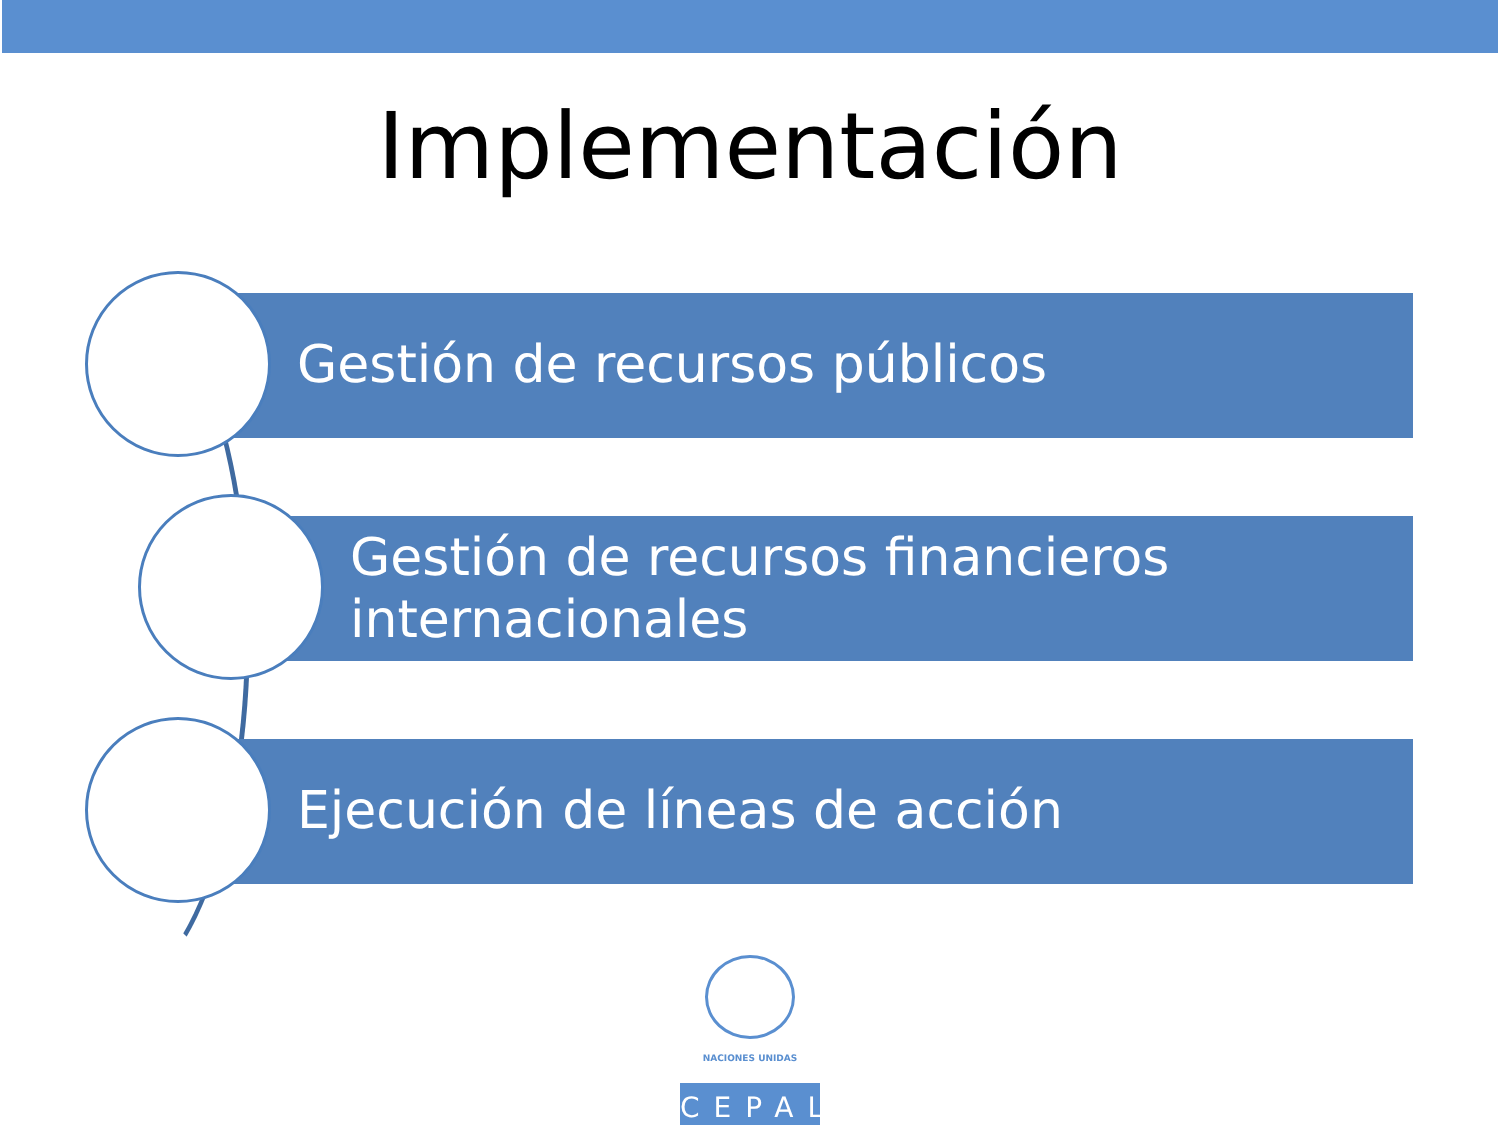Implementación
Gestión de recursos públicos
Gestión de recursos financieros internacionales
Ejecución de líneas de acción
NACIONES UNIDAS
CEPAL